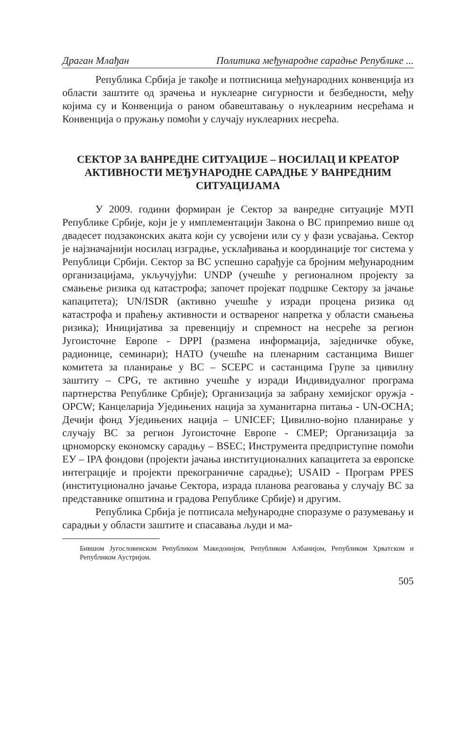Драган Млађан Политика међународне сарадње Републике ...
Република Србија је такође и потписница међународних конвенција из области заштите од зрачења и нуклеарне сигурности и безбедности, међу којима су и Конвенција о раном обавештавању о нуклеарним несрећама и Конвенција о пружању помоћи у случају нуклеарних несрећа.
СЕКТОР ЗА ВАНРЕДНЕ СИТУАЦИЈЕ – НОСИЛАЦ И КРЕАТОР АКТИВНОСТИ МЕЂУНАРОДНЕ САРАДЊЕ У ВАНРЕДНИМ СИТУАЦИЈАМА
У 2009. години формиран је Сектор за ванредне ситуације МУП Републике Србије, који је у имплементацији Закона о ВС припремио више од двадесет подзаконских аката који су усвојени или су у фази усвајања. Сектор је најзначајнији носилац изградње, усклађивања и координације тог система у Републици Србији. Сектор за ВС успешно сарађује са бројним међународним организацијама, укључујући: UNDP (учешће у регионалном пројекту за смањење ризика од катастрофа; започет пројекат подршке Сектору за јачање капацитета); UN/ISDR (активно учешће у изради процена ризика од катастрофа и праћењу активности и оствареног напретка у области смањења ризика); Иницијатива за превенцију и спремност на несреће за регион Југоисточне Европе - DPPI (размена информација, заједничке обуке, радионице, семинари); НАТО (учешће на пленарним састанцима Вишег комитета за планирање у ВС – SCEPC и састанцима Групе за цивилну заштиту – CPG, те активно учешће у изради Индивидуалног програма партнерства Републике Србије); Организација за забрану хемијског оружја - OPCW; Канцеларија Уједињених нација за хуманитарна питања - UN-OCHA; Дечији фонд Уједињених нација – UNICEF; Цивилно-војно планирање у случају ВС за регион Југоисточне Европе - CMEP; Организација за црноморску економску сарадњу – BSEC; Инструмента предприступне помоћи ЕУ – IPA фондови (пројекти јачања институционалних капацитета за европске интеграције и пројекти прекограничне сарадње); USAID - Програм PPES (институционално јачање Сектора, израда планова реаговања у случају ВС за представнике општина и градова Републике Србије) и другим.
Република Србија је потписала међународне споразуме о разумевању и сарадњи у области заштите и спасавања људи и ма-
Бившом Југословенском Републиком Македонијом, Републиком Албанијом, Републиком Хрватском и Републиком Аустријом.
505